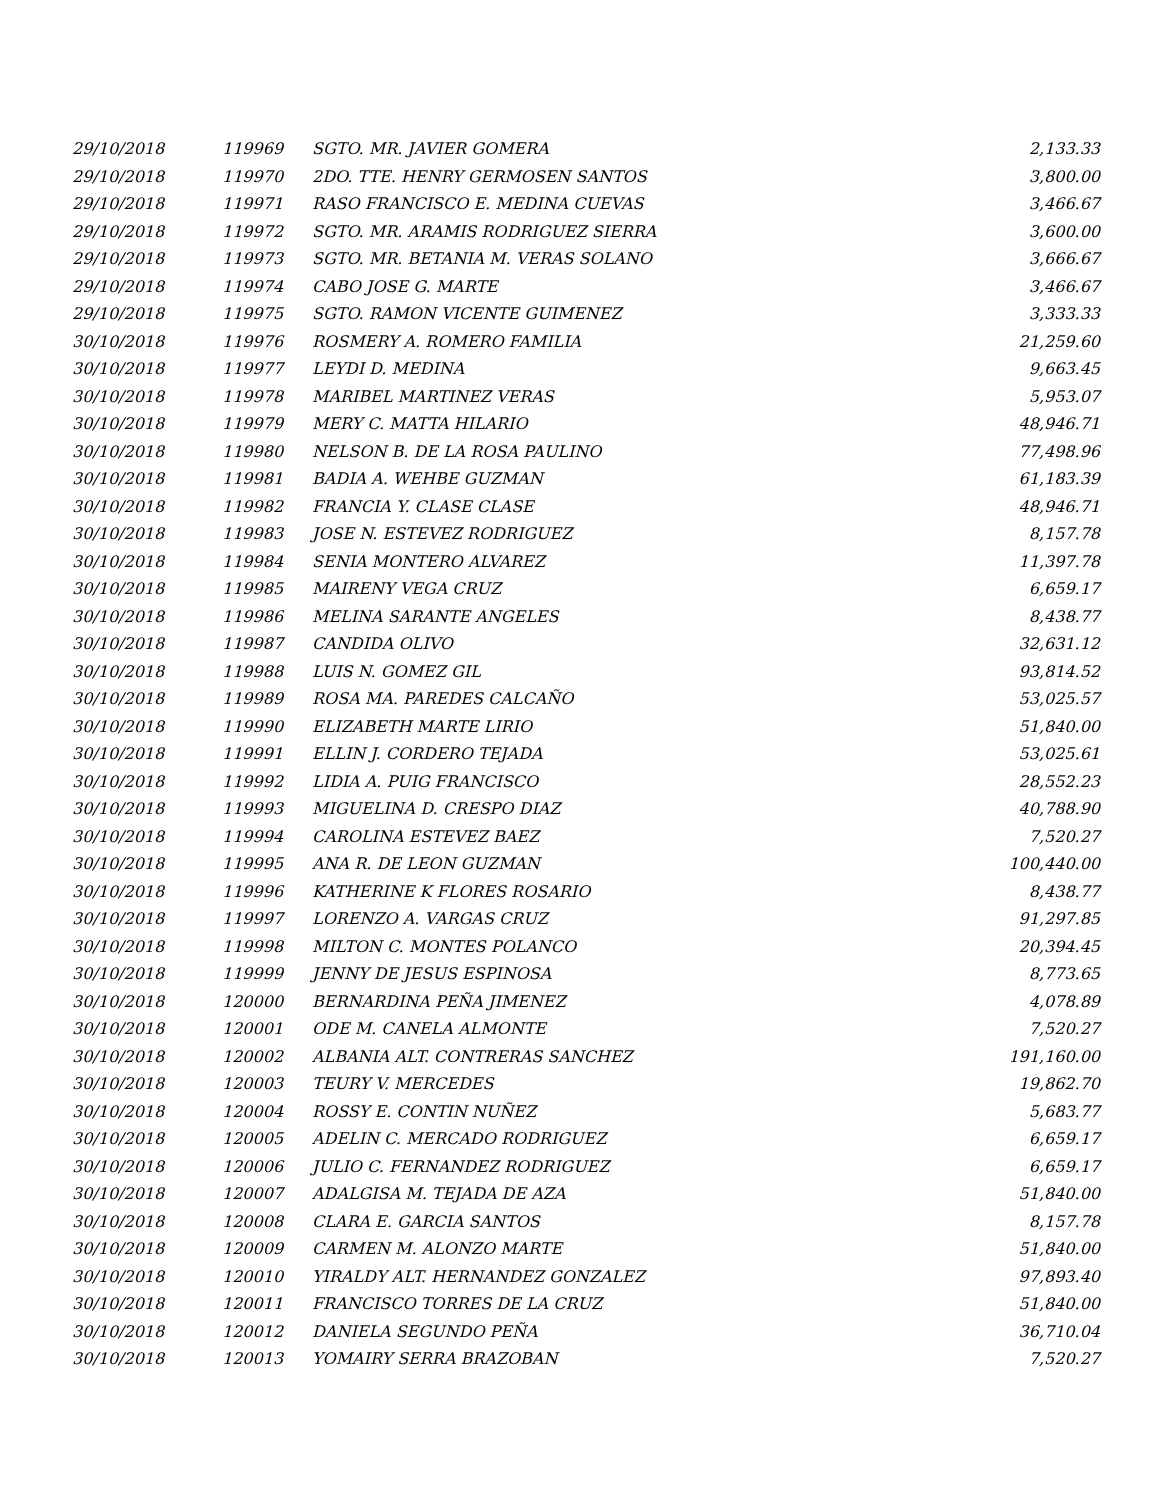| 29/10/2018 | 119969 | SGTO. MR. JAVIER GOMERA | 2,133.33 |
| 29/10/2018 | 119970 | 2DO. TTE. HENRY GERMOSEN SANTOS | 3,800.00 |
| 29/10/2018 | 119971 | RASO FRANCISCO E. MEDINA CUEVAS | 3,466.67 |
| 29/10/2018 | 119972 | SGTO. MR. ARAMIS RODRIGUEZ SIERRA | 3,600.00 |
| 29/10/2018 | 119973 | SGTO. MR. BETANIA M. VERAS SOLANO | 3,666.67 |
| 29/10/2018 | 119974 | CABO JOSE G. MARTE | 3,466.67 |
| 29/10/2018 | 119975 | SGTO. RAMON VICENTE GUIMENEZ | 3,333.33 |
| 30/10/2018 | 119976 | ROSMERY A. ROMERO FAMILIA | 21,259.60 |
| 30/10/2018 | 119977 | LEYDI D. MEDINA | 9,663.45 |
| 30/10/2018 | 119978 | MARIBEL MARTINEZ VERAS | 5,953.07 |
| 30/10/2018 | 119979 | MERY C. MATTA HILARIO | 48,946.71 |
| 30/10/2018 | 119980 | NELSON B. DE LA ROSA PAULINO | 77,498.96 |
| 30/10/2018 | 119981 | BADIA A. WEHBE GUZMAN | 61,183.39 |
| 30/10/2018 | 119982 | FRANCIA Y. CLASE CLASE | 48,946.71 |
| 30/10/2018 | 119983 | JOSE N. ESTEVEZ RODRIGUEZ | 8,157.78 |
| 30/10/2018 | 119984 | SENIA MONTERO ALVAREZ | 11,397.78 |
| 30/10/2018 | 119985 | MAIRENY VEGA CRUZ | 6,659.17 |
| 30/10/2018 | 119986 | MELINA SARANTE ANGELES | 8,438.77 |
| 30/10/2018 | 119987 | CANDIDA OLIVO | 32,631.12 |
| 30/10/2018 | 119988 | LUIS N. GOMEZ GIL | 93,814.52 |
| 30/10/2018 | 119989 | ROSA MA. PAREDES CALCAÑO | 53,025.57 |
| 30/10/2018 | 119990 | ELIZABETH MARTE LIRIO | 51,840.00 |
| 30/10/2018 | 119991 | ELLIN J. CORDERO TEJADA | 53,025.61 |
| 30/10/2018 | 119992 | LIDIA A. PUIG FRANCISCO | 28,552.23 |
| 30/10/2018 | 119993 | MIGUELINA D. CRESPO DIAZ | 40,788.90 |
| 30/10/2018 | 119994 | CAROLINA ESTEVEZ BAEZ | 7,520.27 |
| 30/10/2018 | 119995 | ANA R. DE LEON GUZMAN | 100,440.00 |
| 30/10/2018 | 119996 | KATHERINE K FLORES ROSARIO | 8,438.77 |
| 30/10/2018 | 119997 | LORENZO A. VARGAS CRUZ | 91,297.85 |
| 30/10/2018 | 119998 | MILTON C. MONTES POLANCO | 20,394.45 |
| 30/10/2018 | 119999 | JENNY DE JESUS ESPINOSA | 8,773.65 |
| 30/10/2018 | 120000 | BERNARDINA PEÑA JIMENEZ | 4,078.89 |
| 30/10/2018 | 120001 | ODE M. CANELA ALMONTE | 7,520.27 |
| 30/10/2018 | 120002 | ALBANIA ALT. CONTRERAS SANCHEZ | 191,160.00 |
| 30/10/2018 | 120003 | TEURY V. MERCEDES | 19,862.70 |
| 30/10/2018 | 120004 | ROSSY E. CONTIN NUÑEZ | 5,683.77 |
| 30/10/2018 | 120005 | ADELIN C. MERCADO RODRIGUEZ | 6,659.17 |
| 30/10/2018 | 120006 | JULIO C. FERNANDEZ RODRIGUEZ | 6,659.17 |
| 30/10/2018 | 120007 | ADALGISA M. TEJADA DE AZA | 51,840.00 |
| 30/10/2018 | 120008 | CLARA E. GARCIA SANTOS | 8,157.78 |
| 30/10/2018 | 120009 | CARMEN M. ALONZO MARTE | 51,840.00 |
| 30/10/2018 | 120010 | YIRALDY ALT. HERNANDEZ GONZALEZ | 97,893.40 |
| 30/10/2018 | 120011 | FRANCISCO TORRES DE LA CRUZ | 51,840.00 |
| 30/10/2018 | 120012 | DANIELA SEGUNDO PEÑA | 36,710.04 |
| 30/10/2018 | 120013 | YOMAIRY SERRA BRAZOBAN | 7,520.27 |